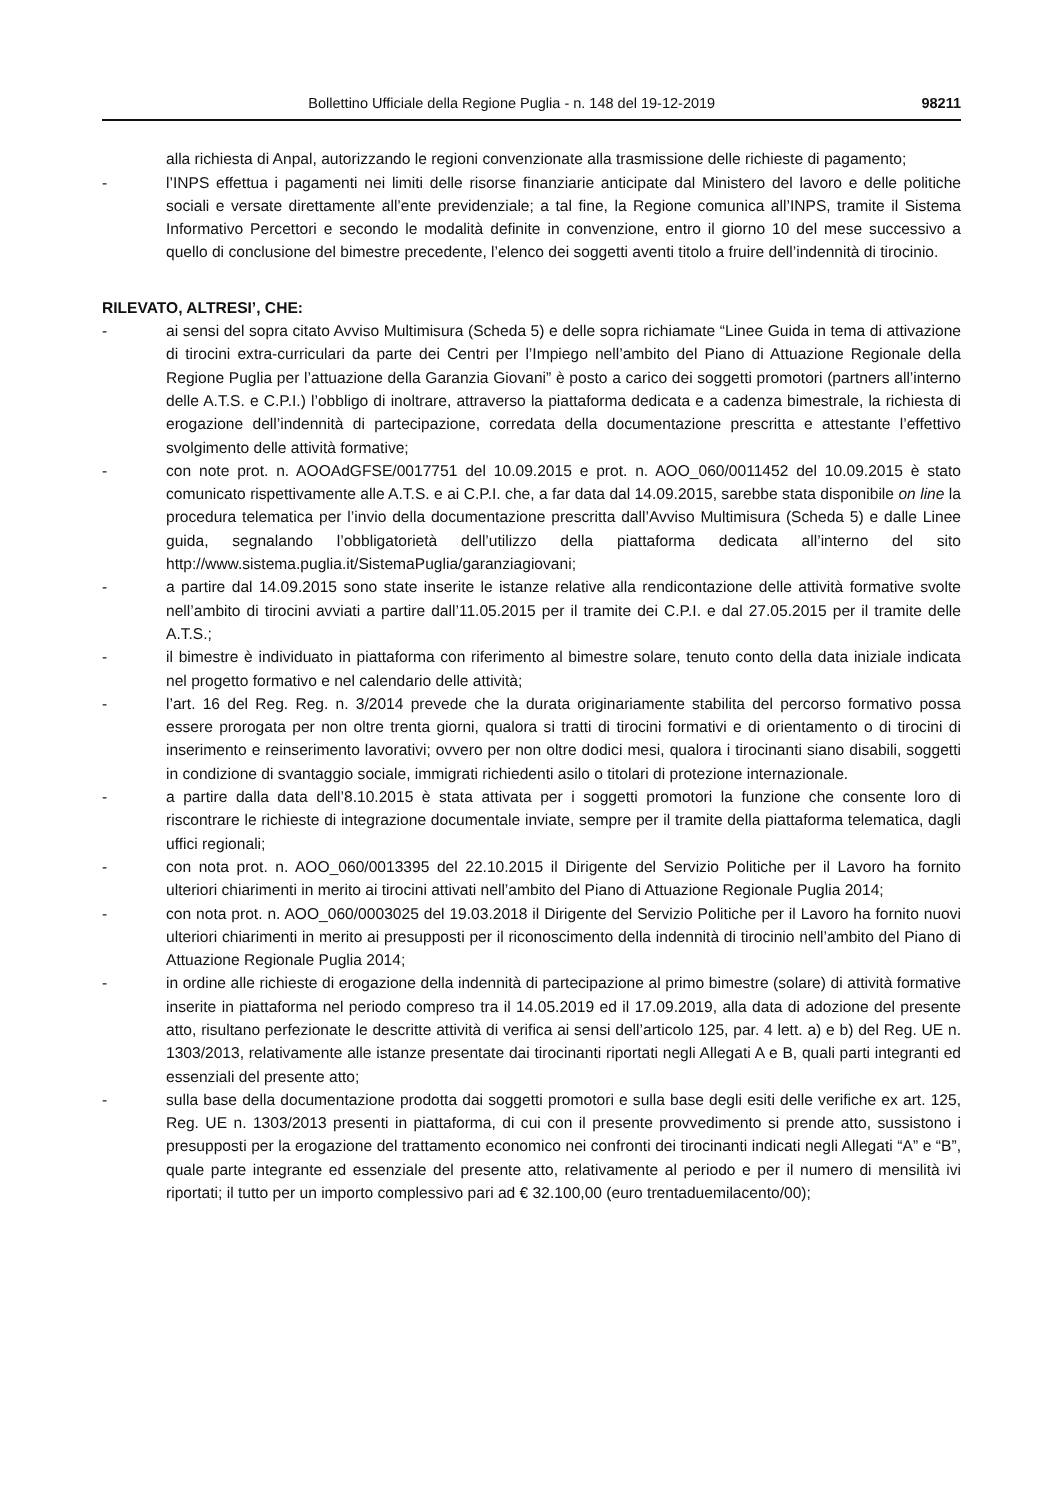Bollettino Ufficiale della Regione Puglia - n. 148 del 19-12-2019 98211
alla richiesta di Anpal, autorizzando le regioni convenzionate alla trasmissione delle richieste di pagamento;
- l’INPS effettua i pagamenti nei limiti delle risorse finanziarie anticipate dal Ministero del lavoro e delle politiche sociali e versate direttamente all’ente previdenziale; a tal fine, la Regione comunica all’INPS, tramite il Sistema Informativo Percettori e secondo le modalità definite in convenzione, entro il giorno 10 del mese successivo a quello di conclusione del bimestre precedente, l’elenco dei soggetti aventi titolo a fruire dell’indennità di tirocinio.
RILEVATO, ALTRESI’, CHE:
- ai sensi del sopra citato Avviso Multimisura (Scheda 5) e delle sopra richiamate “Linee Guida in tema di attivazione di tirocini extra-curriculari da parte dei Centri per l’Impiego nell’ambito del Piano di Attuazione Regionale della Regione Puglia per l’attuazione della Garanzia Giovani” è posto a carico dei soggetti promotori (partners all’interno delle A.T.S. e C.P.I.) l’obbligo di inoltrare, attraverso la piattaforma dedicata e a cadenza bimestrale, la richiesta di erogazione dell’indennità di partecipazione, corredata della documentazione prescritta e attestante l’effettivo svolgimento delle attività formative;
- con note prot. n. AOOAdGFSE/0017751 del 10.09.2015 e prot. n. AOO_060/0011452 del 10.09.2015 è stato comunicato rispettivamente alle A.T.S. e ai C.P.I. che, a far data dal 14.09.2015, sarebbe stata disponibile on line la procedura telematica per l’invio della documentazione prescritta dall’Avviso Multimisura (Scheda 5) e dalle Linee guida, segnalando l’obbligatorietà dell’utilizzo della piattaforma dedicata all’interno del sito http://www.sistema.puglia.it/SistemaPuglia/garanziagiovani;
- a partire dal 14.09.2015 sono state inserite le istanze relative alla rendicontazione delle attività formative svolte nell’ambito di tirocini avviati a partire dall’11.05.2015 per il tramite dei C.P.I. e dal 27.05.2015 per il tramite delle A.T.S.;
- il bimestre è individuato in piattaforma con riferimento al bimestre solare, tenuto conto della data iniziale indicata nel progetto formativo e nel calendario delle attività;
- l’art. 16 del Reg. Reg. n. 3/2014 prevede che la durata originariamente stabilita del percorso formativo possa essere prorogata per non oltre trenta giorni, qualora si tratti di tirocini formativi e di orientamento o di tirocini di inserimento e reinserimento lavorativi; ovvero per non oltre dodici mesi, qualora i tirocinanti siano disabili, soggetti in condizione di svantaggio sociale, immigrati richiedenti asilo o titolari di protezione internazionale.
- a partire dalla data dell’8.10.2015 è stata attivata per i soggetti promotori la funzione che consente loro di riscontrare le richieste di integrazione documentale inviate, sempre per il tramite della piattaforma telematica, dagli uffici regionali;
- con nota prot. n. AOO_060/0013395 del 22.10.2015 il Dirigente del Servizio Politiche per il Lavoro ha fornito ulteriori chiarimenti in merito ai tirocini attivati nell’ambito del Piano di Attuazione Regionale Puglia 2014;
- con nota prot. n. AOO_060/0003025 del 19.03.2018 il Dirigente del Servizio Politiche per il Lavoro ha fornito nuovi ulteriori chiarimenti in merito ai presupposti per il riconoscimento della indennità di tirocinio nell’ambito del Piano di Attuazione Regionale Puglia 2014;
- in ordine alle richieste di erogazione della indennità di partecipazione al primo bimestre (solare) di attività formative inserite in piattaforma nel periodo compreso tra il 14.05.2019 ed il 17.09.2019, alla data di adozione del presente atto, risultano perfezionate le descritte attività di verifica ai sensi dell’articolo 125, par. 4 lett. a) e b) del Reg. UE n. 1303/2013, relativamente alle istanze presentate dai tirocinanti riportati negli Allegati A e B, quali parti integranti ed essenziali del presente atto;
- sulla base della documentazione prodotta dai soggetti promotori e sulla base degli esiti delle verifiche ex art. 125, Reg. UE n. 1303/2013 presenti in piattaforma, di cui con il presente provvedimento si prende atto, sussistono i presupposti per la erogazione del trattamento economico nei confronti dei tirocinanti indicati negli Allegati “A” e “B”, quale parte integrante ed essenziale del presente atto, relativamente al periodo e per il numero di mensilità ivi riportati; il tutto per un importo complessivo pari ad € 32.100,00 (euro trentaduemilacento/00);